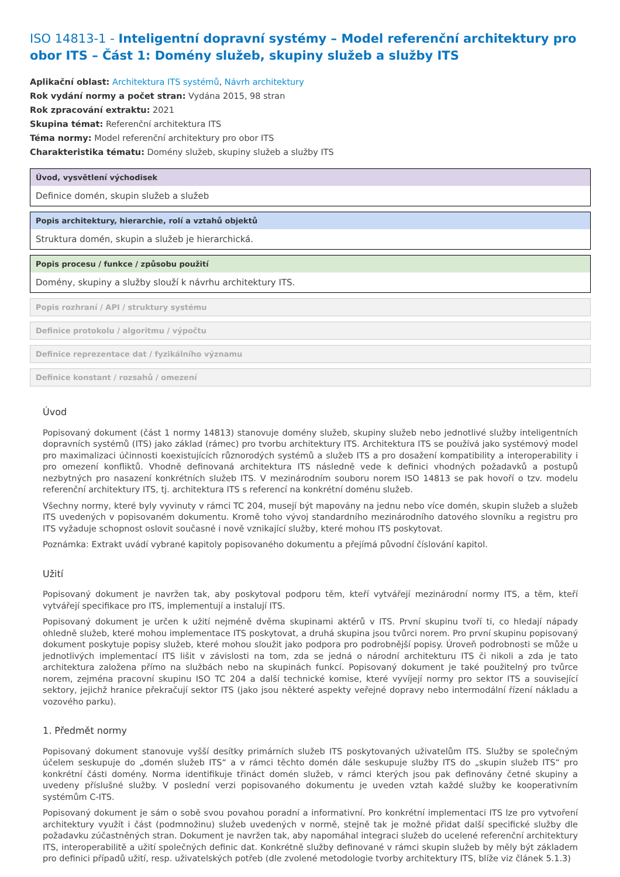ISO 14813-1 - Inteligentní dopravní systémy – Model referenční architektury pro obor ITS – Část 1: Domény služeb, skupiny služeb a služby ITS
Aplikační oblast: Architektura ITS systémů, Návrh architektury
Rok vydání normy a počet stran: Vydána 2015, 98 stran
Rok zpracování extraktu: 2021
Skupina témat: Referenční architektura ITS
Téma normy: Model referenční architektury pro obor ITS
Charakteristika tématu: Domény služeb, skupiny služeb a služby ITS
Úvod, vysvětlení východisek
Definice domén, skupin služeb a služeb
Popis architektury, hierarchie, rolí a vztahů objektů
Struktura domén, skupin a služeb je hierarchická.
Popis procesu / funkce / způsobu použití
Domény, skupiny a služby slouží k návrhu architektury ITS.
Popis rozhraní / API / struktury systému
Definice protokolu / algoritmu / výpočtu
Definice reprezentace dat / fyzikálního významu
Definice konstant / rozsahů / omezení
Úvod
Popisovaný dokument (část 1 normy 14813) stanovuje domény služeb, skupiny služeb nebo jednotlivé služby inteligentních dopravních systémů (ITS) jako základ (rámec) pro tvorbu architektury ITS. Architektura ITS se používá jako systémový model pro maximalizaci účinnosti koexistujících různorodých systémů a služeb ITS a pro dosažení kompatibility a interoperability i pro omezení konfliktů. Vhodně definovaná architektura ITS následně vede k definici vhodných požadavků a postupů nezbytných pro nasazení konkrétních služeb ITS. V mezinárodním souboru norem ISO 14813 se pak hovoří o tzv. modelu referenční architektury ITS, tj. architektura ITS s referencí na konkrétní doménu služeb.
Všechny normy, které byly vyvinuty v rámci TC 204, musejí být mapovány na jednu nebo více domén, skupin služeb a služeb ITS uvedených v popisovaném dokumentu. Kromě toho vývoj standardního mezinárodního datového slovníku a registru pro ITS vyžaduje schopnost oslovit současné i nově vznikající služby, které mohou ITS poskytovat.
Poznámka: Extrakt uvádí vybrané kapitoly popisovaného dokumentu a přejímá původní číslování kapitol.
Užití
Popisovaný dokument je navržen tak, aby poskytoval podporu těm, kteří vytvářejí mezinárodní normy ITS, a těm, kteří vytvářejí specifikace pro ITS, implementují a instalují ITS.
Popisovaný dokument je určen k užití nejméně dvěma skupinami aktérů v ITS. První skupinu tvoří ti, co hledají nápady ohledně služeb, které mohou implementace ITS poskytovat, a druhá skupina jsou tvůrci norem. Pro první skupinu popisovaný dokument poskytuje popisy služeb, které mohou sloužit jako podpora pro podrobnější popisy. Úroveň podrobnosti se může u jednotlivých implementací ITS lišit v závislosti na tom, zda se jedná o národní architekturu ITS či nikoli a zda je tato architektura založena přímo na službách nebo na skupinách funkcí. Popisovaný dokument je také použitelný pro tvůrce norem, zejména pracovní skupinu ISO TC 204 a další technické komise, které vyvíjejí normy pro sektor ITS a související sektory, jejichž hranice překračují sektor ITS (jako jsou některé aspekty veřejné dopravy nebo intermodální řízení nákladu a vozového parku).
1. Předmět normy
Popisovaný dokument stanovuje vyšší desítky primárních služeb ITS poskytovaných uživatelům ITS. Služby se společným účelem seskupuje do „domén služeb ITS“ a v rámci těchto domén dále seskupuje služby ITS do „skupin služeb ITS“ pro konkrétní části domény. Norma identifikuje třináct domén služeb, v rámci kterých jsou pak definovány četné skupiny a uvedeny příslušné služby. V poslední verzi popisovaného dokumentu je uveden vztah každé služby ke kooperativním systémům C-ITS.
Popisovaný dokument je sám o sobě svou povahou poradní a informativní. Pro konkrétní implementaci ITS lze pro vytvoření architektury využít i část (podmnožinu) služeb uvedených v normě, stejně tak je možné přidat další specifické služby dle požadavku zúčastněných stran. Dokument je navržen tak, aby napomáhal integraci služeb do ucelené referenční architektury ITS, interoperabilitě a užití společných definic dat. Konkrétně služby definované v rámci skupin služeb by měly být základem pro definici případů užití, resp. uživatelských potřeb (dle zvolené metodologie tvorby architektury ITS, blíže viz článek 5.1.3)